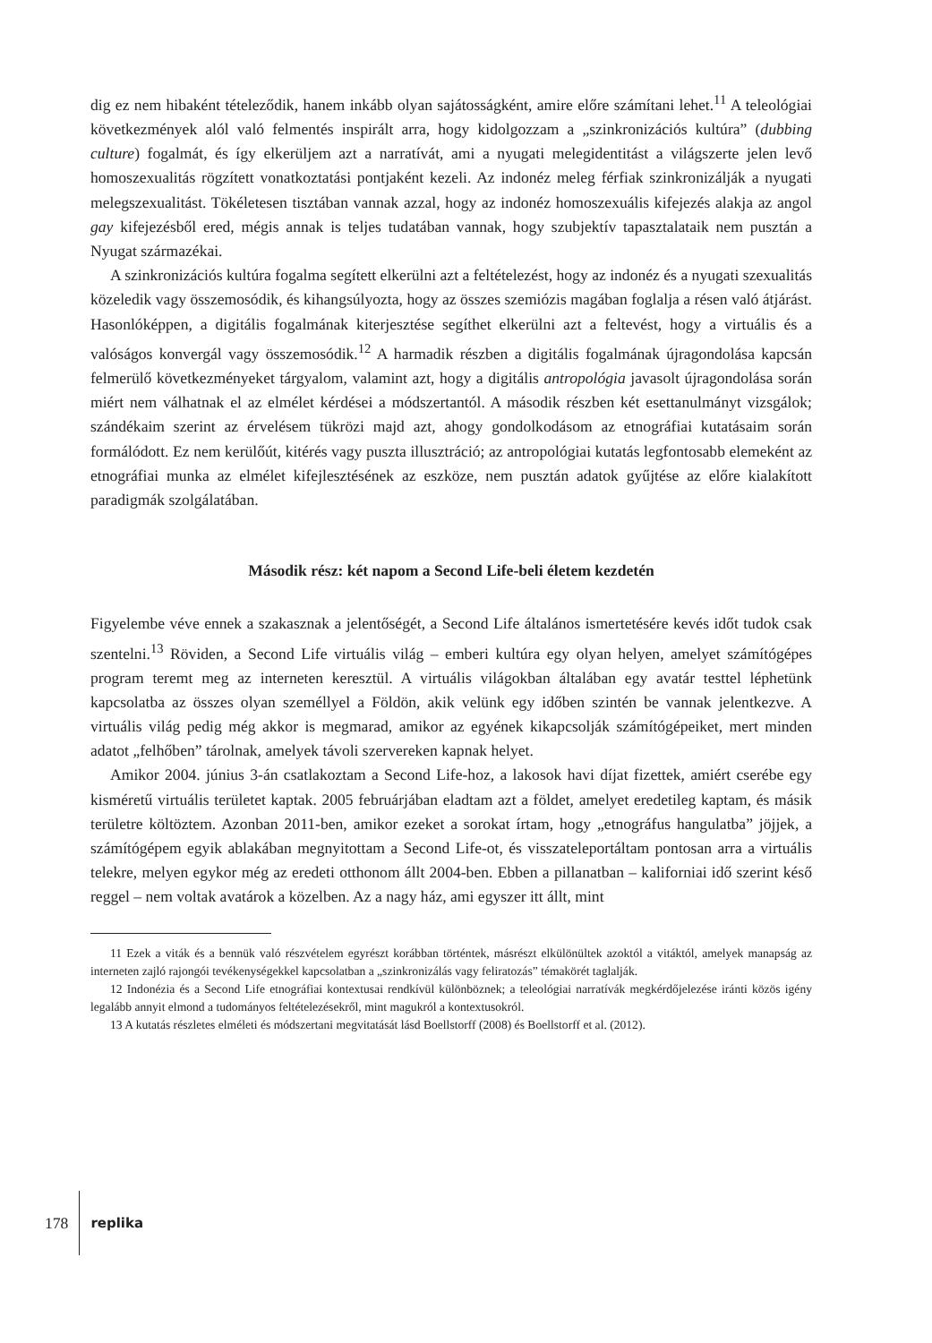dig ez nem hibaként tételeződik, hanem inkább olyan sajátosságként, amire előre számítani lehet.<sup>11</sup> A teleológiai következmények alól való felmentés inspirált arra, hogy kidolgozzam a „szinkronizációs kultúra” (dubbing culture) fogalmát, és így elkerüljem azt a narratívát, ami a nyugati melegidentitást a világszerte jelen levő homoszexualitás rögzített vonatkoztatási pontjaként kezeli. Az indonéz meleg férfiak szinkronizálják a nyugati melegszexualitást. Tökéletesen tisztában vannak azzal, hogy az indonéz homoszexuális kifejezés alakja az angol gay kifejezésből ered, mégis annak is teljes tudatában vannak, hogy szubjektív tapasztalataik nem pusztán a Nyugat származékai.
A szinkronizációs kultúra fogalma segített elkerülni azt a feltételezést, hogy az indonéz és a nyugati szexualitás közeledik vagy összemosódik, és kihangsúlyozta, hogy az összes szemiózis magában foglalja a résen való átjárást. Hasonlóképpen, a digitális fogalmának kiterjesztése segíthet elkerülni azt a feltevést, hogy a virtuális és a valóságos konvergál vagy összemosódik.<sup>12</sup> A harmadik részben a digitális fogalmának újragondolása kapcsán felmerülő következményeket tárgyalom, valamint azt, hogy a digitális antropológia javasolt újragondolása során miért nem válhatnak el az elmélet kérdései a módszertantól. A második részben két esettanulmányt vizsgálok; szándékaim szerint az érvelésem tükrözi majd azt, ahogy gondolkodásom az etnográfiai kutatásaim során formálódott. Ez nem kerülőút, kitérés vagy puszta illusztráció; az antropológiai kutatás legfontosabb elemeként az etnográfiai munka az elmélet kifejlesztésének az eszköze, nem pusztán adatok gyűjtése az előre kialakított paradigmák szolgálatában.
Második rész: két napom a Second Life-beli életem kezdetén
Figyelembe véve ennek a szakasznak a jelentőségét, a Second Life általános ismertetésére kevés időt tudok csak szentelni.<sup>13</sup> Röviden, a Second Life virtuális világ – emberi kultúra egy olyan helyen, amelyet számítógépes program teremt meg az interneten keresztül. A virtuális világokban általában egy avatár testtel léphetünk kapcsolatba az összes olyan személlyel a Földön, akik velünk egy időben szintén be vannak jelentkezve. A virtuális világ pedig még akkor is megmarad, amikor az egyének kikapcsolják számítógépeiket, mert minden adatot „felhőben” tárolnak, amelyek távoli szervereken kapnak helyet.
Amikor 2004. június 3-án csatlakoztam a Second Life-hoz, a lakosok havi díjat fizettek, amiért cserébe egy kisméretű virtuális területet kaptak. 2005 februárjában eladtam azt a földet, amelyet eredetileg kaptam, és másik területre költöztem. Azonban 2011-ben, amikor ezeket a sorokat írtam, hogy „etnográfus hangulatba” jöjjek, a számítógépem egyik ablakában megnyitottam a Second Life-ot, és visszateleportáltam pontosan arra a virtuális telekre, melyen egykor még az eredeti otthonom állt 2004-ben. Ebben a pillanatban – kaliforniai idő szerint késő reggel – nem voltak avatárok a közelben. Az a nagy ház, ami egyszer itt állt, mint
11 Ezek a viták és a bennük való részvételem egyrészt korábban történtek, másrészt elkülönültek azoktól a vitáktól, amelyek manapság az interneten zajló rajongói tevékenységekkel kapcsolatban a „szinkronizálás vagy feliratozás” témakörét taglalják.
12 Indonézia és a Second Life etnográfiai kontextusai rendkívül különböznek; a teleológiai narratívák megkérdőjelezése iránti közös igény legalább annyit elmond a tudományos feltételezésekről, mint magukról a kontextusokról.
13 A kutatás részletes elméleti és módszertani megvitatását lásd Boellstorff (2008) és Boellstorff et al. (2012).
178 replika